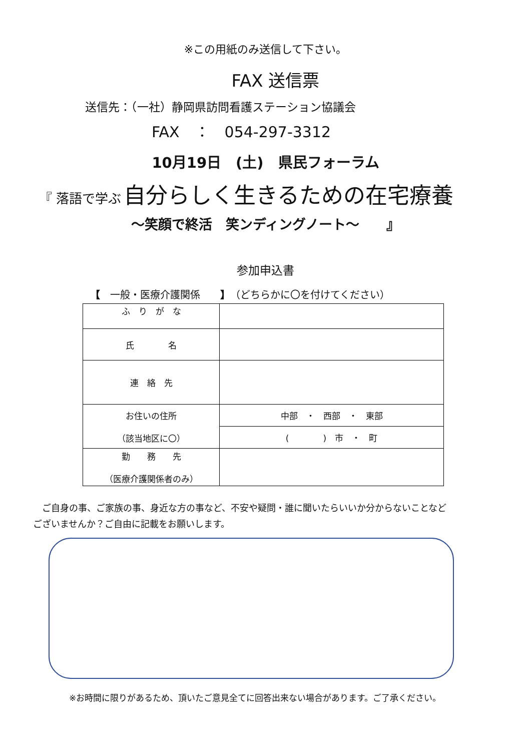※この用紙のみ送信して下さい。
FAX 送信票
送信先：（一社）静岡県訪問看護ステーション協議会
FAX　：　054-297-3312
10月19日　(土)　県民フォーラム
『 落語で学ぶ 自分らしく生きるための在宅療養
～笑顔で終活　笑ンディングノート～　　』
参加申込書
【　一般・医療介護関係　　】（どちらかに〇を付けてください）
| ふ り が な | |
| 氏 名 | |
| 連 絡 先 | |
| お住いの住所 （該当地区に〇） | 中部 ・ 西部 ・ 東部 |
| | ( ) 市 ・ 町 |
| 勤 務 先 （医療介護関係者のみ） | |
　ご自身の事、ご家族の事、身近な方の事など、不安や疑問・誰に聞いたらいいか分からないことなど
ございませんか？ご自由に記載をお願いします。
※お時間に限りがあるため、頂いたご意見全てに回答出来ない場合があります。ご了承ください。